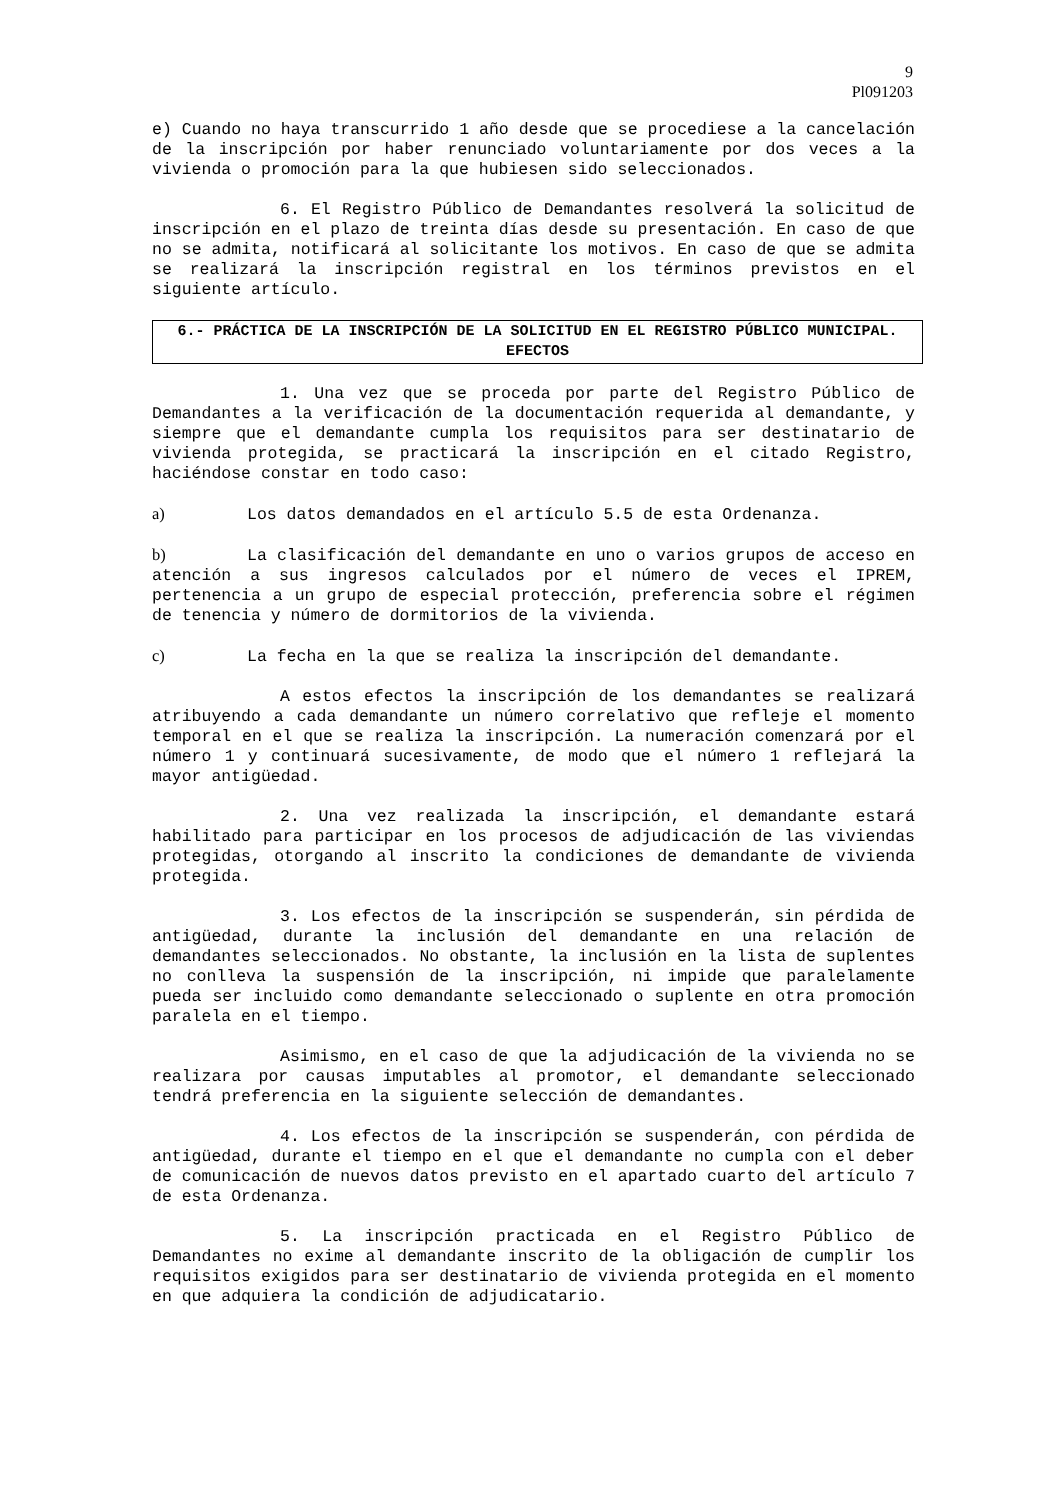9
Pl091203
e) Cuando no haya transcurrido 1 año desde que se procediese a la cancelación de la inscripción por haber renunciado voluntariamente por dos veces a la vivienda o promoción para la que hubiesen sido seleccionados.
6. El Registro Público de Demandantes resolverá la solicitud de inscripción en el plazo de treinta días desde su presentación. En caso de que no se admita, notificará al solicitante los motivos. En caso de que se admita se realizará la inscripción registral en los términos previstos en el siguiente artículo.
6.- PRÁCTICA DE LA INSCRIPCIÓN DE LA SOLICITUD EN EL REGISTRO PÚBLICO MUNICIPAL. EFECTOS
1. Una vez que se proceda por parte del Registro Público de Demandantes a la verificación de la documentación requerida al demandante, y siempre que el demandante cumpla los requisitos para ser destinatario de vivienda protegida, se practicará la inscripción en el citado Registro, haciéndose constar en todo caso:
a) Los datos demandados en el artículo 5.5 de esta Ordenanza.
b) La clasificación del demandante en uno o varios grupos de acceso en atención a sus ingresos calculados por el número de veces el IPREM, pertenencia a un grupo de especial protección, preferencia sobre el régimen de tenencia y número de dormitorios de la vivienda.
c) La fecha en la que se realiza la inscripción del demandante.
A estos efectos la inscripción de los demandantes se realizará atribuyendo a cada demandante un número correlativo que refleje el momento temporal en el que se realiza la inscripción. La numeración comenzará por el número 1 y continuará sucesivamente, de modo que el número 1 reflejará la mayor antigüedad.
2. Una vez realizada la inscripción, el demandante estará habilitado para participar en los procesos de adjudicación de las viviendas protegidas, otorgando al inscrito la condiciones de demandante de vivienda protegida.
3. Los efectos de la inscripción se suspenderán, sin pérdida de antigüedad, durante la inclusión del demandante en una relación de demandantes seleccionados. No obstante, la inclusión en la lista de suplentes no conlleva la suspensión de la inscripción, ni impide que paralelamente pueda ser incluido como demandante seleccionado o suplente en otra promoción paralela en el tiempo.
Asimismo, en el caso de que la adjudicación de la vivienda no se realizara por causas imputables al promotor, el demandante seleccionado tendrá preferencia en la siguiente selección de demandantes.
4. Los efectos de la inscripción se suspenderán, con pérdida de antigüedad, durante el tiempo en el que el demandante no cumpla con el deber de comunicación de nuevos datos previsto en el apartado cuarto del artículo 7 de esta Ordenanza.
5. La inscripción practicada en el Registro Público de Demandantes no exime al demandante inscrito de la obligación de cumplir los requisitos exigidos para ser destinatario de vivienda protegida en el momento en que adquiera la condición de adjudicatario.